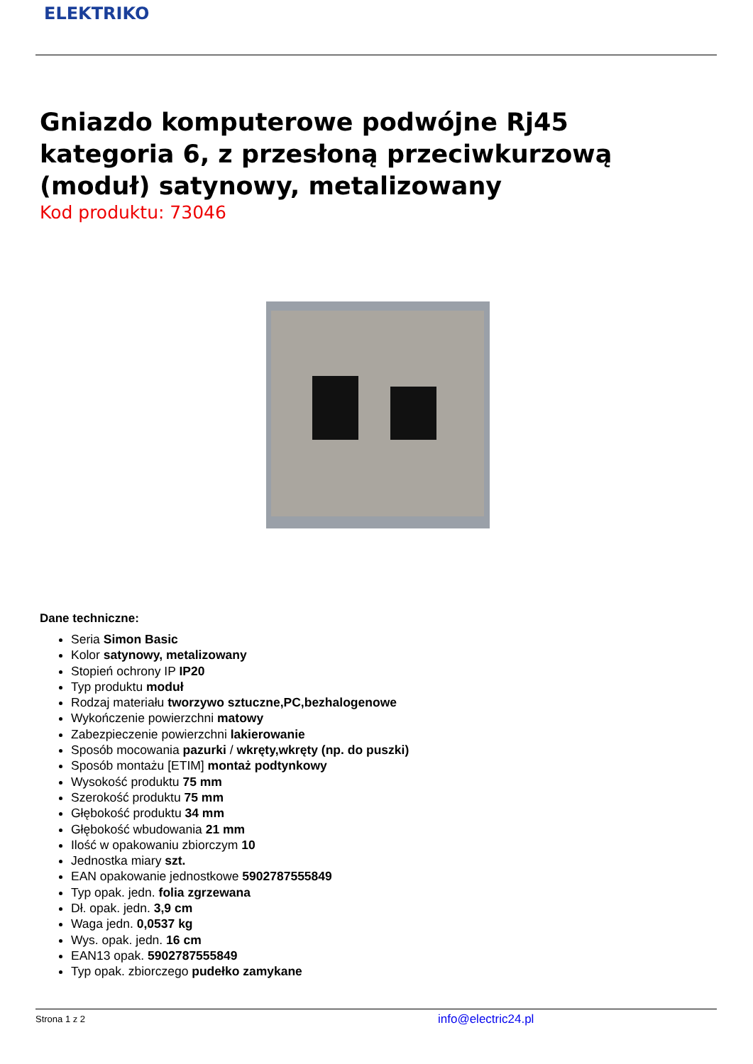ELEKTRIKO
Gniazdo komputerowe podwójne Rj45 kategoria 6, z przesłoną przeciwkurzową (moduł) satynowy, metalizowany
Kod produktu: 73046
Dane techniczne:
Seria Simon Basic
Kolor satynowy, metalizowany
Stopień ochrony IP IP20
Typ produktu moduł
Rodzaj materiału tworzywo sztuczne,PC,bezhalogenowe
Wykończenie powierzchni matowy
Zabezpieczenie powierzchni lakierowanie
Sposób mocowania pazurki / wkręty,wkręty (np. do puszki)
Sposób montażu [ETIM] montaż podtynkowy
Wysokość produktu 75 mm
Szerokość produktu 75 mm
Głębokość produktu 34 mm
Głębokość wbudowania 21 mm
Ilość w opakowaniu zbiorczym 10
Jednostka miary szt.
EAN opakowanie jednostkowe 5902787555849
Typ opak. jedn. folia zgrzewana
Dł. opak. jedn. 3,9 cm
Waga jedn. 0,0537 kg
Wys. opak. jedn. 16 cm
EAN13 opak. 5902787555849
Typ opak. zbiorczego pudełko zamykane
Strona 1 z 2 info@electric24.pl